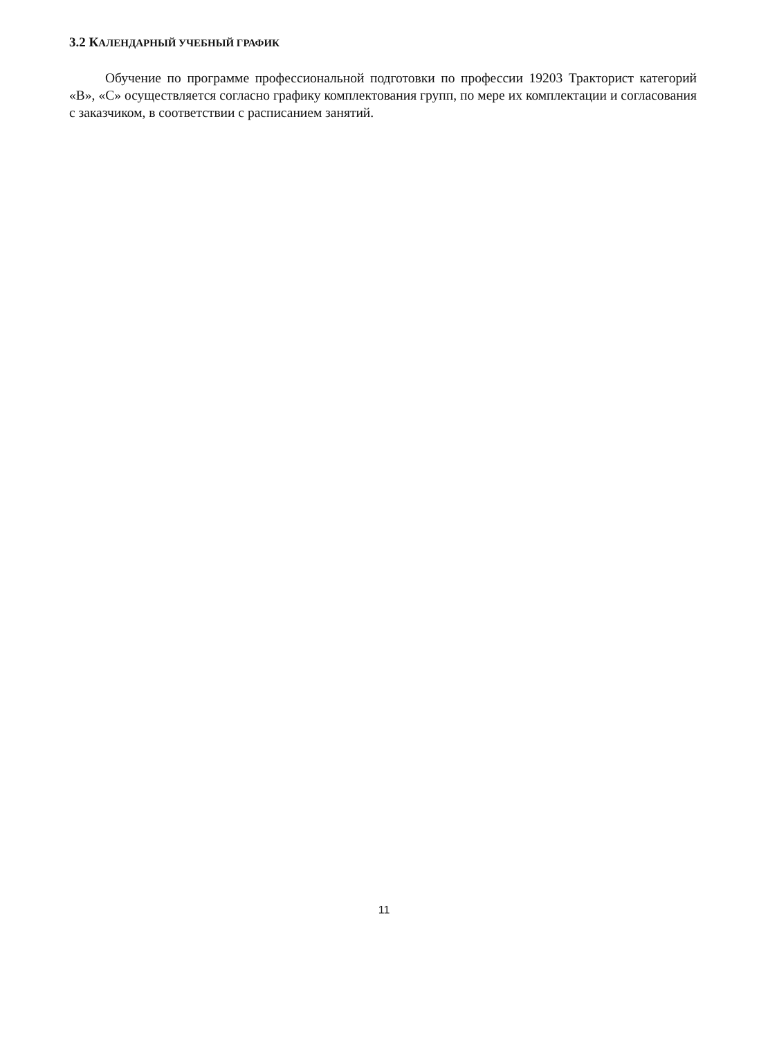3.2 КАЛЕНДАРНЫЙ УЧЕБНЫЙ ГРАФИК
Обучение по программе профессиональной подготовки по профессии 19203 Тракторист категорий «В», «С» осуществляется согласно графику комплектования групп, по мере их комплектации и согласования с заказчиком, в соответствии с расписанием занятий.
11